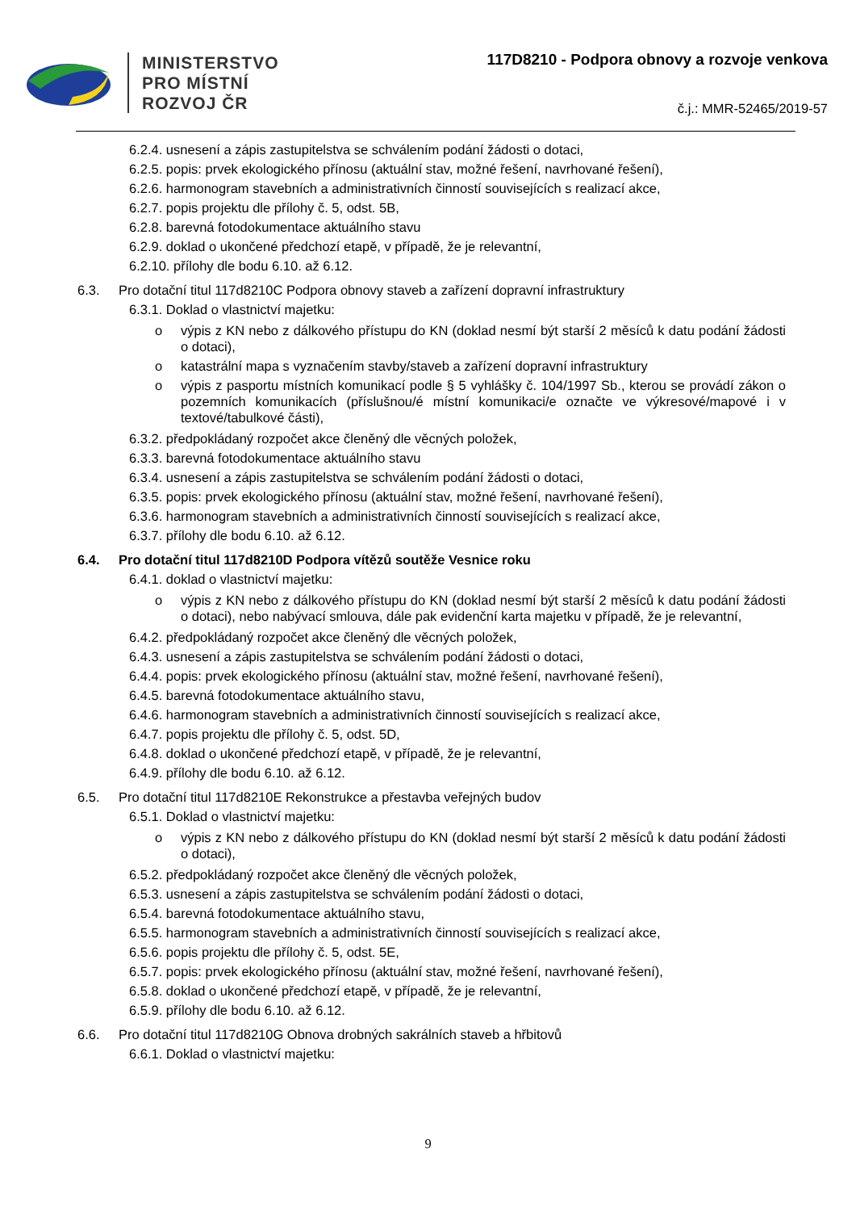MINISTERSTVO
PRO MÍSTNÍ
ROZVOJ ČR
117D8210 - Podpora obnovy a rozvoje venkova
č.j.: MMR-52465/2019-57
6.2.4. usnesení a zápis zastupitelstva se schválením podání žádosti o dotaci,
6.2.5. popis: prvek ekologického přínosu (aktuální stav, možné řešení, navrhované řešení),
6.2.6. harmonogram stavebních a administrativních činností souvisejících s realizací akce,
6.2.7. popis projektu dle přílohy č. 5, odst. 5B,
6.2.8. barevná fotodokumentace aktuálního stavu
6.2.9. doklad o ukončené předchozí etapě, v případě, že je relevantní,
6.2.10. přílohy dle bodu 6.10. až 6.12.
6.3. Pro dotační titul 117d8210C Podpora obnovy staveb a zařízení dopravní infrastruktury
6.3.1. Doklad o vlastnictví majetku:
o výpis z KN nebo z dálkového přístupu do KN (doklad nesmí být starší 2 měsíců k datu podání žádosti o dotaci),
o katastrální mapa s vyznačením stavby/staveb a zařízení dopravní infrastruktury
o výpis z pasportu místních komunikací podle § 5 vyhlášky č. 104/1997 Sb., kterou se provádí zákon o pozemních komunikacích (příslušnou/é místní komunikaci/e označte ve výkresové/mapové i v textové/tabulkové části),
6.3.2. předpokládaný rozpočet akce členěný dle věcných položek,
6.3.3. barevná fotodokumentace aktuálního stavu
6.3.4. usnesení a zápis zastupitelstva se schválením podání žádosti o dotaci,
6.3.5. popis: prvek ekologického přínosu (aktuální stav, možné řešení, navrhované řešení),
6.3.6. harmonogram stavebních a administrativních činností souvisejících s realizací akce,
6.3.7. přílohy dle bodu 6.10. až 6.12.
6.4. Pro dotační titul 117d8210D Podpora vítězů soutěže Vesnice roku
6.4.1. doklad o vlastnictví majetku:
o výpis z KN nebo z dálkového přístupu do KN (doklad nesmí být starší 2 měsíců k datu podání žádosti o dotaci), nebo nabývací smlouva, dále pak evidenční karta majetku v případě, že je relevantní,
6.4.2. předpokládaný rozpočet akce členěný dle věcných položek,
6.4.3. usnesení a zápis zastupitelstva se schválením podání žádosti o dotaci,
6.4.4. popis: prvek ekologického přínosu (aktuální stav, možné řešení, navrhované řešení),
6.4.5. barevná fotodokumentace aktuálního stavu,
6.4.6. harmonogram stavebních a administrativních činností souvisejících s realizací akce,
6.4.7. popis projektu dle přílohy č. 5, odst. 5D,
6.4.8. doklad o ukončené předchozí etapě, v případě, že je relevantní,
6.4.9. přílohy dle bodu 6.10. až 6.12.
6.5. Pro dotační titul 117d8210E Rekonstrukce a přestavba veřejných budov
6.5.1. Doklad o vlastnictví majetku:
o výpis z KN nebo z dálkového přístupu do KN (doklad nesmí být starší 2 měsíců k datu podání žádosti o dotaci),
6.5.2. předpokládaný rozpočet akce členěný dle věcných položek,
6.5.3. usnesení a zápis zastupitelstva se schválením podání žádosti o dotaci,
6.5.4. barevná fotodokumentace aktuálního stavu,
6.5.5. harmonogram stavebních a administrativních činností souvisejících s realizací akce,
6.5.6. popis projektu dle přílohy č. 5, odst. 5E,
6.5.7. popis: prvek ekologického přínosu (aktuální stav, možné řešení, navrhované řešení),
6.5.8. doklad o ukončené předchozí etapě, v případě, že je relevantní,
6.5.9. přílohy dle bodu 6.10. až 6.12.
6.6. Pro dotační titul 117d8210G Obnova drobných sakrálních staveb a hřbitovů
6.6.1. Doklad o vlastnictví majetku:
9